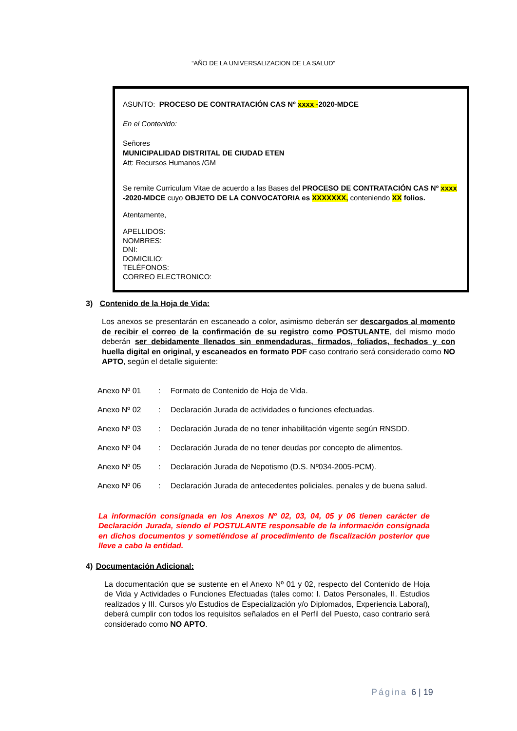“AÑO DE LA UNIVERSALIZACION DE LA SALUD”
ASUNTO: PROCESO DE CONTRATACIÓN CAS Nº xxxx -2020-MDCE
En el Contenido:
Señores
MUNICIPALIDAD DISTRITAL DE CIUDAD ETEN
Att: Recursos Humanos /GM
Se remite Curriculum Vitae de acuerdo a las Bases del PROCESO DE CONTRATACIÓN CAS Nº xxxx -2020-MDCE cuyo OBJETO DE LA CONVOCATORIA es XXXXXXX, conteniendo XX folios.
Atentamente,
APELLIDOS:
NOMBRES:
DNI:
DOMICILIO:
TELÉFONOS:
CORREO ELECTRONICO:
3) Contenido de la Hoja de Vida:
Los anexos se presentarán en escaneado a color, asimismo deberán ser descargados al momento de recibir el correo de la confirmación de su registro como POSTULANTE, del mismo modo deberán ser debidamente llenados sin enmendaduras, firmados, foliados, fechados y con huella digital en original, y escaneados en formato PDF caso contrario será considerado como NO APTO, según el detalle siguiente:
| Anexo Nº 01 | : | Formato de Contenido de Hoja de Vida. |
| Anexo Nº 02 | : | Declaración Jurada de actividades o funciones efectuadas. |
| Anexo Nº 03 | : | Declaración Jurada de no tener inhabilitación vigente según RNSDD. |
| Anexo Nº 04 | : | Declaración Jurada de no tener deudas por concepto de alimentos. |
| Anexo Nº 05 | : | Declaración Jurada de Nepotismo (D.S. Nº034-2005-PCM). |
| Anexo Nº 06 | : | Declaración Jurada de antecedentes policiales, penales y de buena salud. |
La información consignada en los Anexos Nº 02, 03, 04, 05 y 06 tienen carácter de Declaración Jurada, siendo el POSTULANTE responsable de la información consignada en dichos documentos y sometiéndose al procedimiento de fiscalización posterior que lleve a cabo la entidad.
4) Documentación Adicional:
La documentación que se sustente en el Anexo Nº 01 y 02, respecto del Contenido de Hoja de Vida y Actividades o Funciones Efectuadas (tales como: I. Datos Personales, II. Estudios realizados y III. Cursos y/o Estudios de Especialización y/o Diplomados, Experiencia Laboral), deberá cumplir con todos los requisitos señalados en el Perfil del Puesto, caso contrario será considerado como NO APTO.
Página 6 | 19